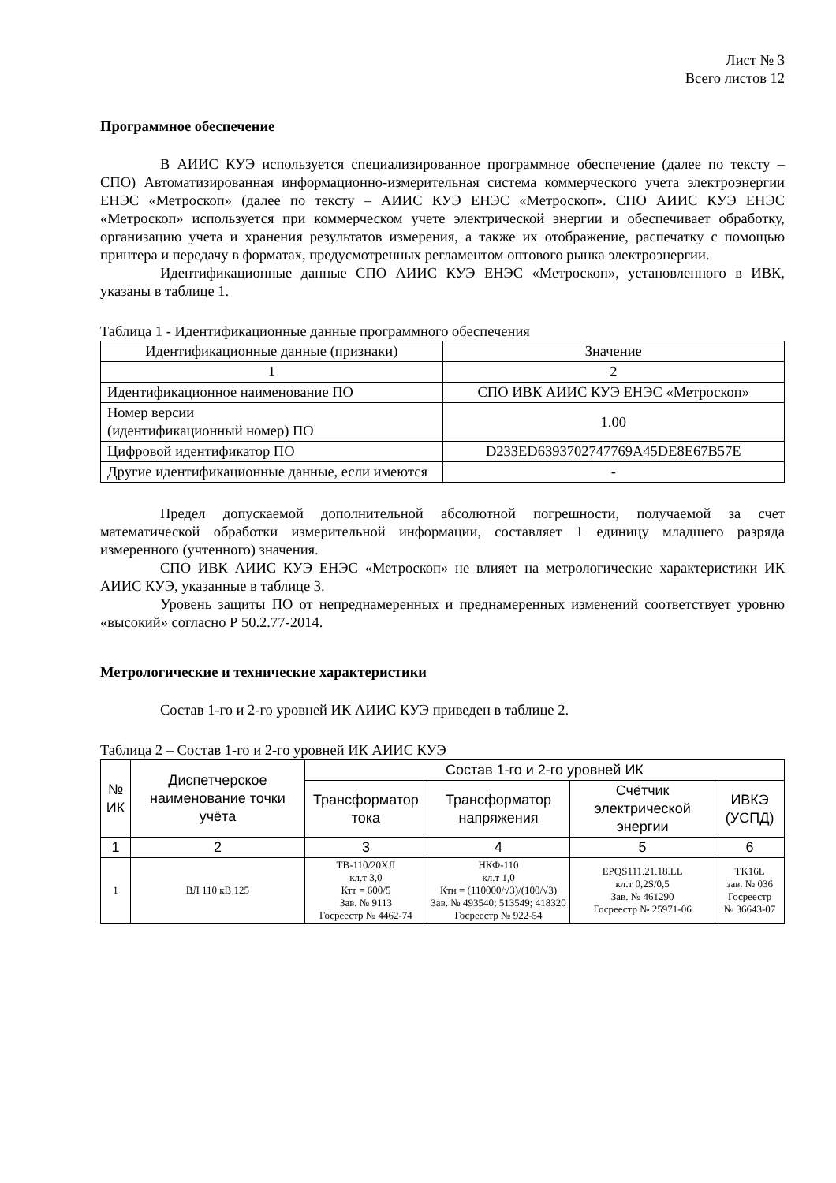Лист № 3
Всего листов 12
Программное обеспечение
В АИИС КУЭ используется специализированное программное обеспечение (далее по тексту – СПО) Автоматизированная информационно-измерительная система коммерческого учета электроэнергии ЕНЭС «Метроскоп» (далее по тексту – АИИС КУЭ ЕНЭС «Метроскоп». СПО АИИС КУЭ ЕНЭС «Метроскоп» используется при коммерческом учете электрической энергии и обеспечивает обработку, организацию учета и хранения результатов измерения, а также их отображение, распечатку с помощью принтера и передачу в форматах, предусмотренных регламентом оптового рынка электроэнергии.
Идентификационные данные СПО АИИС КУЭ ЕНЭС «Метроскоп», установленного в ИВК, указаны в таблице 1.
Таблица 1 - Идентификационные данные программного обеспечения
| Идентификационные данные (признаки) | Значение |
| 1 | 2 |
| Идентификационное наименование ПО | СПО ИВК АИИС КУЭ ЕНЭС «Метроскоп» |
| Номер версии (идентификационный номер) ПО | 1.00 |
| Цифровой идентификатор ПО | D233ED6393702747769A45DE8E67B57E |
| Другие идентификационные данные, если имеются | - |
Предел допускаемой дополнительной абсолютной погрешности, получаемой за счет математической обработки измерительной информации, составляет 1 единицу младшего разряда измеренного (учтенного) значения.
СПО ИВК АИИС КУЭ ЕНЭС «Метроскоп» не влияет на метрологические характеристики ИК АИИС КУЭ, указанные в таблице 3.
Уровень защиты ПО от непреднамеренных и преднамеренных изменений соответствует уровню «высокий» согласно Р 50.2.77-2014.
Метрологические и технические характеристики
Состав 1-го и 2-го уровней ИК АИИС КУЭ приведен в таблице 2.
Таблица 2 – Состав 1-го и 2-го уровней ИК АИИС КУЭ
| № ИК | Диспетчерское наименование точки учёта | Состав 1-го и 2-го уровней ИК | | | |
| --- | --- | --- | --- | --- | --- |
| | | Трансформатор тока | Трансформатор напряжения | Счётчик электрической энергии | ИВКЭ (УСПД) |
| 1 | 2 | 3 | 4 | 5 | 6 |
| 1 | ВЛ 110 кВ 125 | ТВ-110/20ХЛ кл.т 3,0 Ктт = 600/5 Зав. № 9113 Госреестр № 4462-74 | НКФ-110 кл.т 1,0 Ктн = (110000/√3)/(100/√3) Зав. № 493540; 513549; 418320 Госреестр № 922-54 | EPQS111.21.18.LL кл.т 0,2S/0,5 Зав. № 461290 Госреестр № 25971-06 | TK16L зав. № 036 Госреестр № 36643-07 |